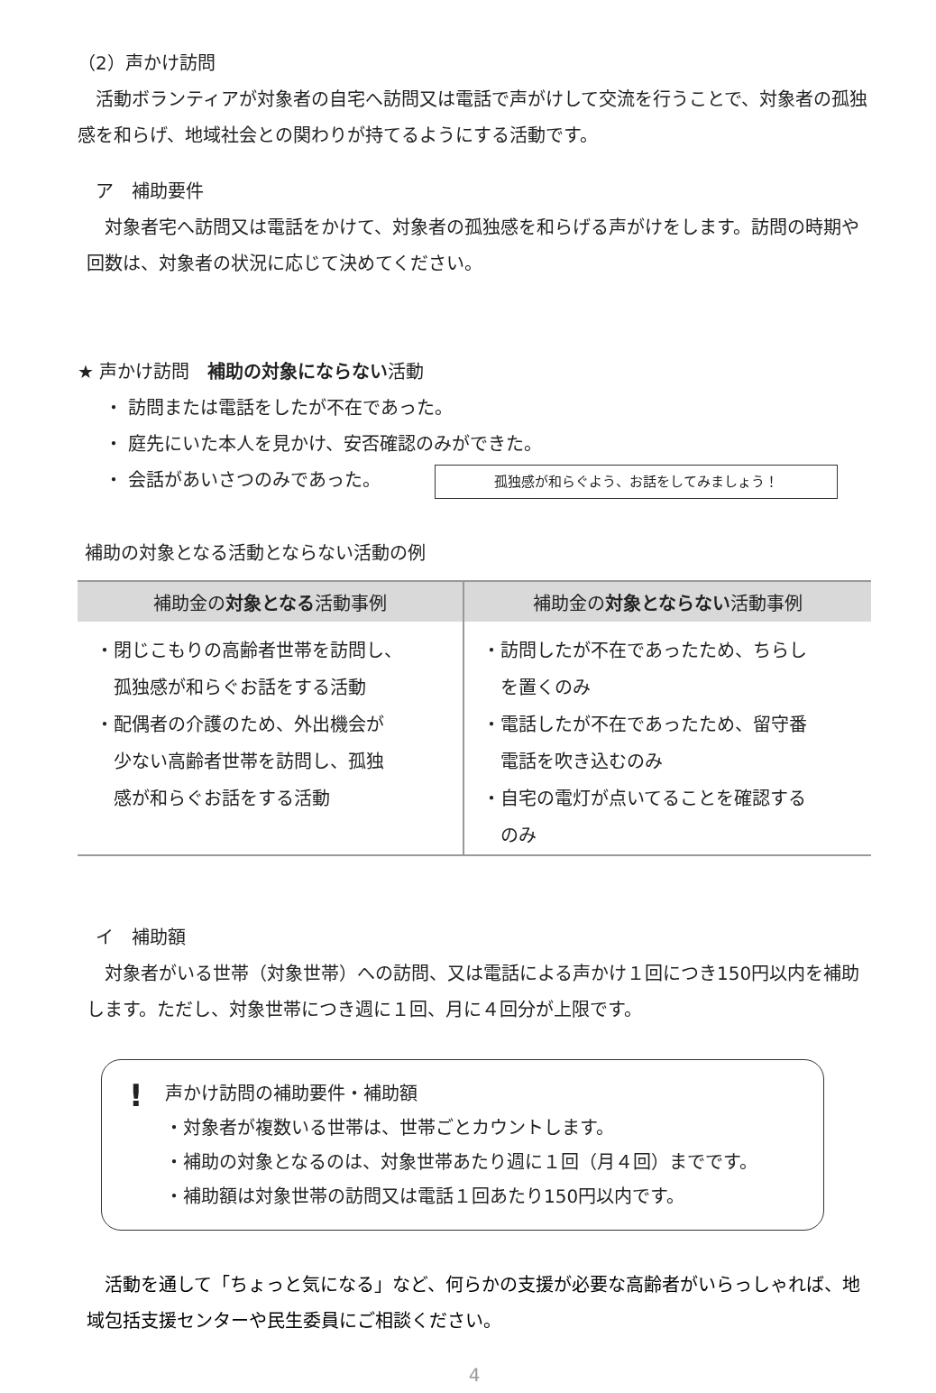（2）声かけ訪問
　活動ボランティアが対象者の自宅へ訪問又は電話で声がけして交流を行うことで、対象者の孤独感を和らげ、地域社会との関わりが持てるようにする活動です。
　ア　補助要件
　対象者宅へ訪問又は電話をかけて、対象者の孤独感を和らげる声がけをします。訪問の時期や回数は、対象者の状況に応じて決めてください。
★ 声かけ訪問　補助の対象にならない活動
・ 訪問または電話をしたが不在であった。
・ 庭先にいた本人を見かけ、安否確認のみができた。
・ 会話があいさつのみであった。 孤独感が和らぐよう、お話をしてみましょう！
補助の対象となる活動とならない活動の例
| 補助金の 対象となる 活動事例 | 補助金の 対象とならない 活動事例 |
| --- | --- |
| ・閉じこもりの高齢者世帯を訪問し、 孤独感が和らぐお話をする活動 ・配偶者の介護のため、外出機会が 少ない高齢者世帯を訪問し、孤独 感が和らぐお話をする活動 | ・訪問したが不在であったため、ちらし を置くのみ ・電話したが不在であったため、留守番 電話を吹き込むのみ ・自宅の電灯が点いてることを確認する のみ |
　イ　補助額
　対象者がいる世帯（対象世帯）への訪問、又は電話による声かけ１回につき150円以内を補助します。ただし、対象世帯につき週に１回、月に４回分が上限です。
! 声かけ訪問の補助要件・補助額
・対象者が複数いる世帯は、世帯ごとカウントします。
・補助の対象となるのは、対象世帯あたり週に１回（月４回）までです。
・補助額は対象世帯の訪問又は電話１回あたり150円以内です。
　活動を通して「ちょっと気になる」など、何らかの支援が必要な高齢者がいらっしゃれば、地域包括支援センターや民生委員にご相談ください。
4